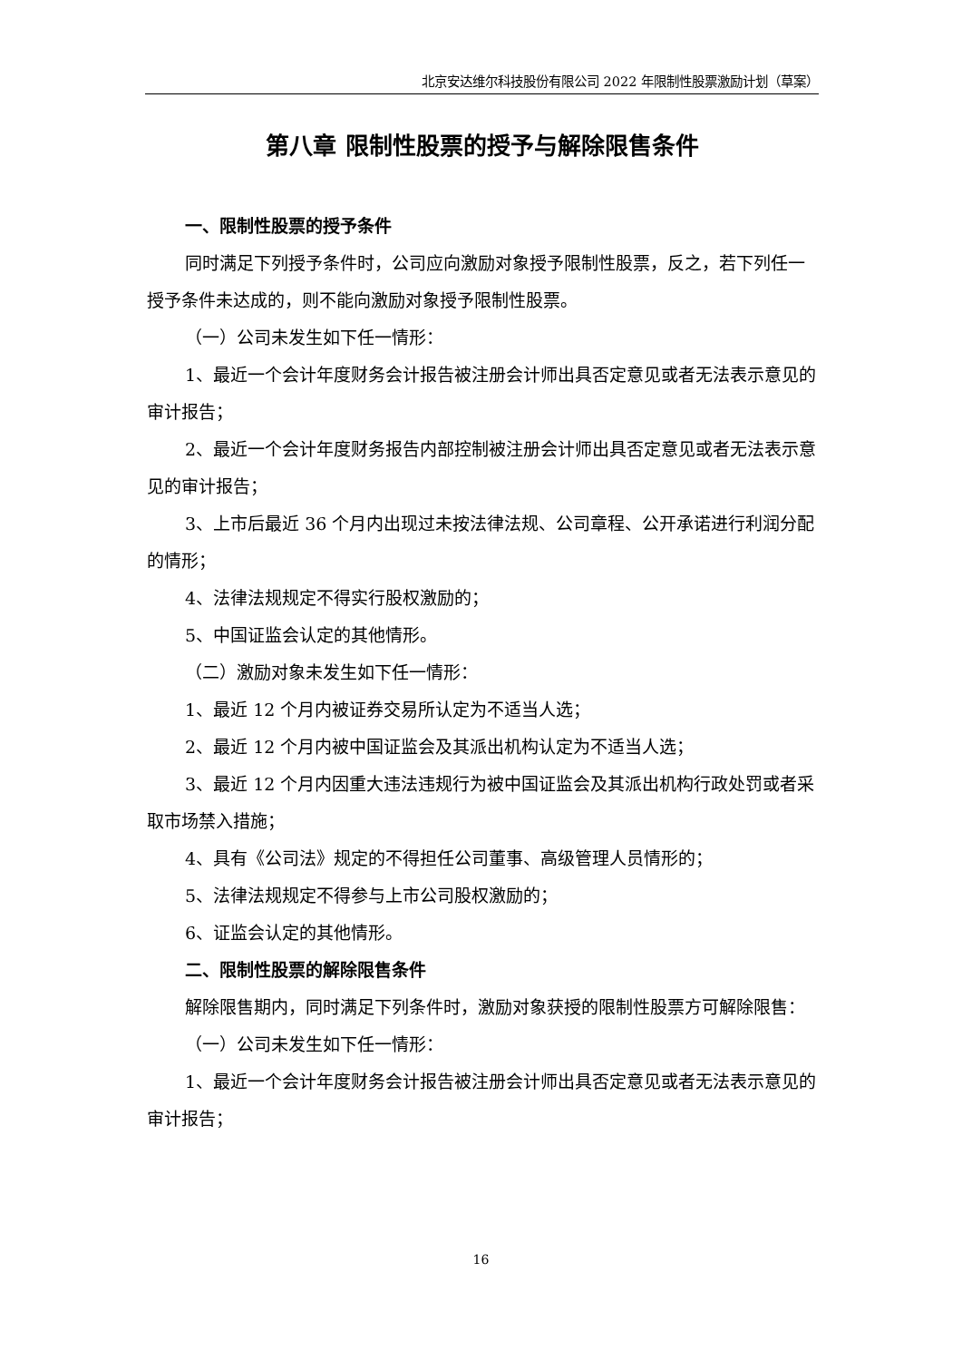北京安达维尔科技股份有限公司 2022 年限制性股票激励计划（草案）
第八章 限制性股票的授予与解除限售条件
一、限制性股票的授予条件
同时满足下列授予条件时，公司应向激励对象授予限制性股票，反之，若下列任一授予条件未达成的，则不能向激励对象授予限制性股票。
（一）公司未发生如下任一情形：
1、最近一个会计年度财务会计报告被注册会计师出具否定意见或者无法表示意见的审计报告；
2、最近一个会计年度财务报告内部控制被注册会计师出具否定意见或者无法表示意见的审计报告；
3、上市后最近 36 个月内出现过未按法律法规、公司章程、公开承诺进行利润分配的情形；
4、法律法规规定不得实行股权激励的；
5、中国证监会认定的其他情形。
（二）激励对象未发生如下任一情形：
1、最近 12 个月内被证券交易所认定为不适当人选；
2、最近 12 个月内被中国证监会及其派出机构认定为不适当人选；
3、最近 12 个月内因重大违法违规行为被中国证监会及其派出机构行政处罚或者采取市场禁入措施；
4、具有《公司法》规定的不得担任公司董事、高级管理人员情形的；
5、法律法规规定不得参与上市公司股权激励的；
6、证监会认定的其他情形。
二、限制性股票的解除限售条件
解除限售期内，同时满足下列条件时，激励对象获授的限制性股票方可解除限售：
（一）公司未发生如下任一情形：
1、最近一个会计年度财务会计报告被注册会计师出具否定意见或者无法表示意见的审计报告；
16